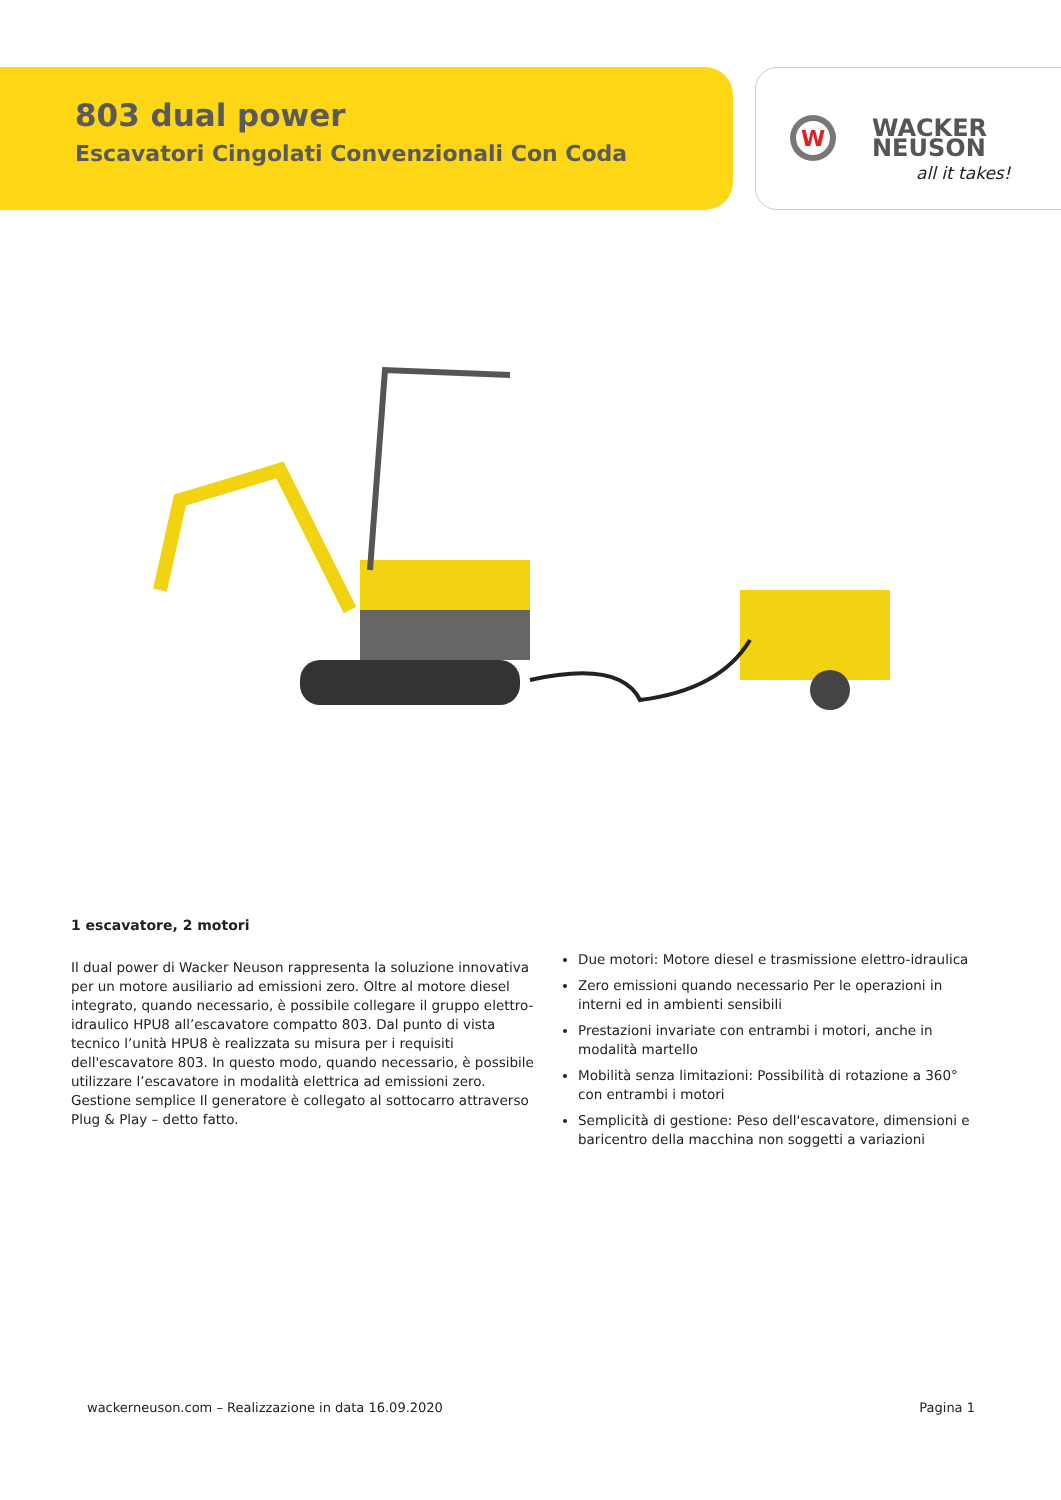803 dual power
Escavatori Cingolati Convenzionali Con Coda
W
WACKER
NEUSON
all it takes!
1 escavatore, 2 motori
Il dual power di Wacker Neuson rappresenta la soluzione innovativa per un motore ausiliario ad emissioni zero. Oltre al motore diesel integrato, quando necessario, è possibile collegare il gruppo elettro-idraulico HPU8 all’escavatore compatto 803. Dal punto di vista tecnico l’unità HPU8 è realizzata su misura per i requisiti dell'escavatore 803. In questo modo, quando necessario, è possibile utilizzare l’escavatore in modalità elettrica ad emissioni zero. Gestione semplice Il generatore è collegato al sottocarro attraverso Plug & Play – detto fatto.
Due motori: Motore diesel e trasmissione elettro-idraulica
Zero emissioni quando necessario Per le operazioni in interni ed in ambienti sensibili
Prestazioni invariate con entrambi i motori, anche in modalità martello
Mobilità senza limitazioni: Possibilità di rotazione a 360° con entrambi i motori
Semplicità di gestione: Peso dell'escavatore, dimensioni e baricentro della macchina non soggetti a variazioni
wackerneuson.com – Realizzazione in data 16.09.2020 Pagina 1